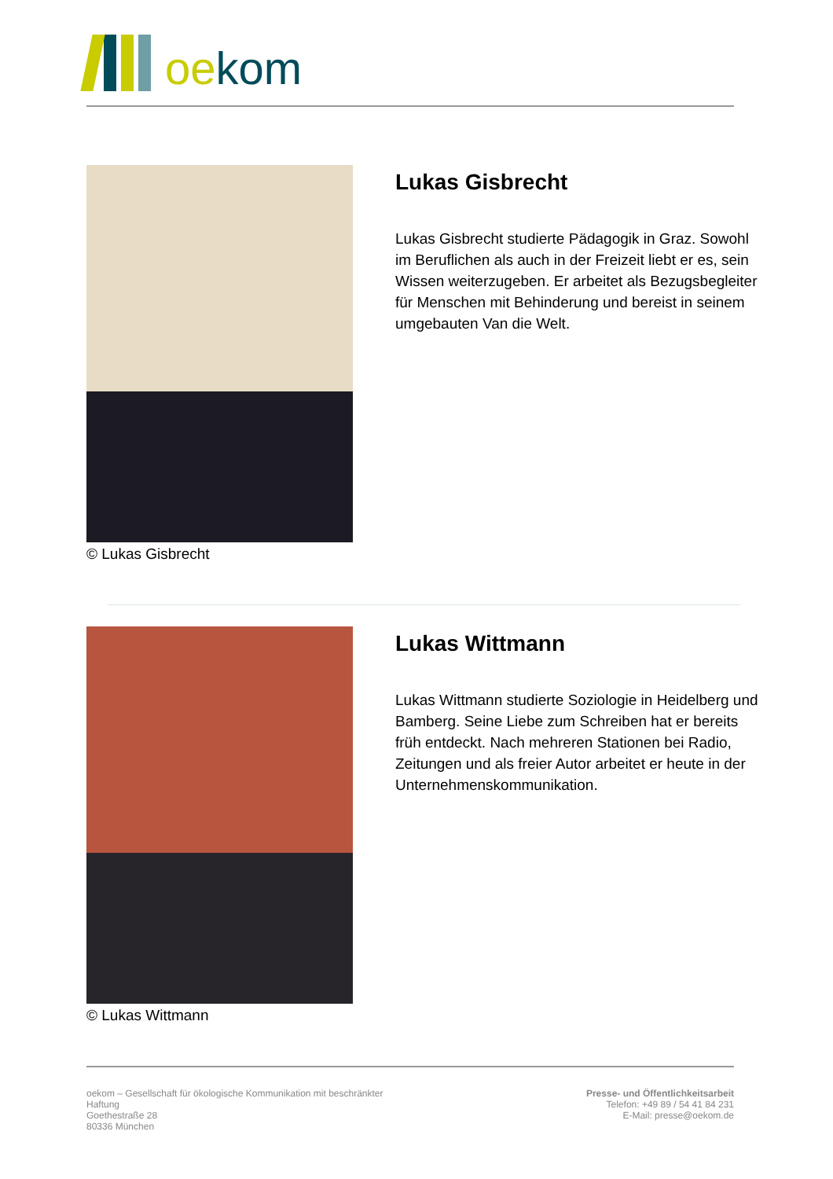oe kom
© Lukas Gisbrecht
Lukas Gisbrecht
Lukas Gisbrecht studierte Pädagogik in Graz. Sowohl im Beruflichen als auch in der Freizeit liebt er es, sein Wissen weiterzugeben. Er arbeitet als Bezugsbegleiter für Menschen mit Behinderung und bereist in seinem umgebauten Van die Welt.
© Lukas Wittmann
Lukas Wittmann
Lukas Wittmann studierte Soziologie in Heidelberg und Bamberg. Seine Liebe zum Schreiben hat er bereits früh entdeckt. Nach mehreren Stationen bei Radio, Zeitungen und als freier Autor arbeitet er heute in der Unternehmenskommunikation.
oekom – Gesellschaft für ökologische Kommunikation mit beschränkter Haftung
Goethestraße 28
80336 München
Presse- und Öffentlichkeitsarbeit
Telefon: +49 89 / 54 41 84 231
E-Mail: presse@oekom.de